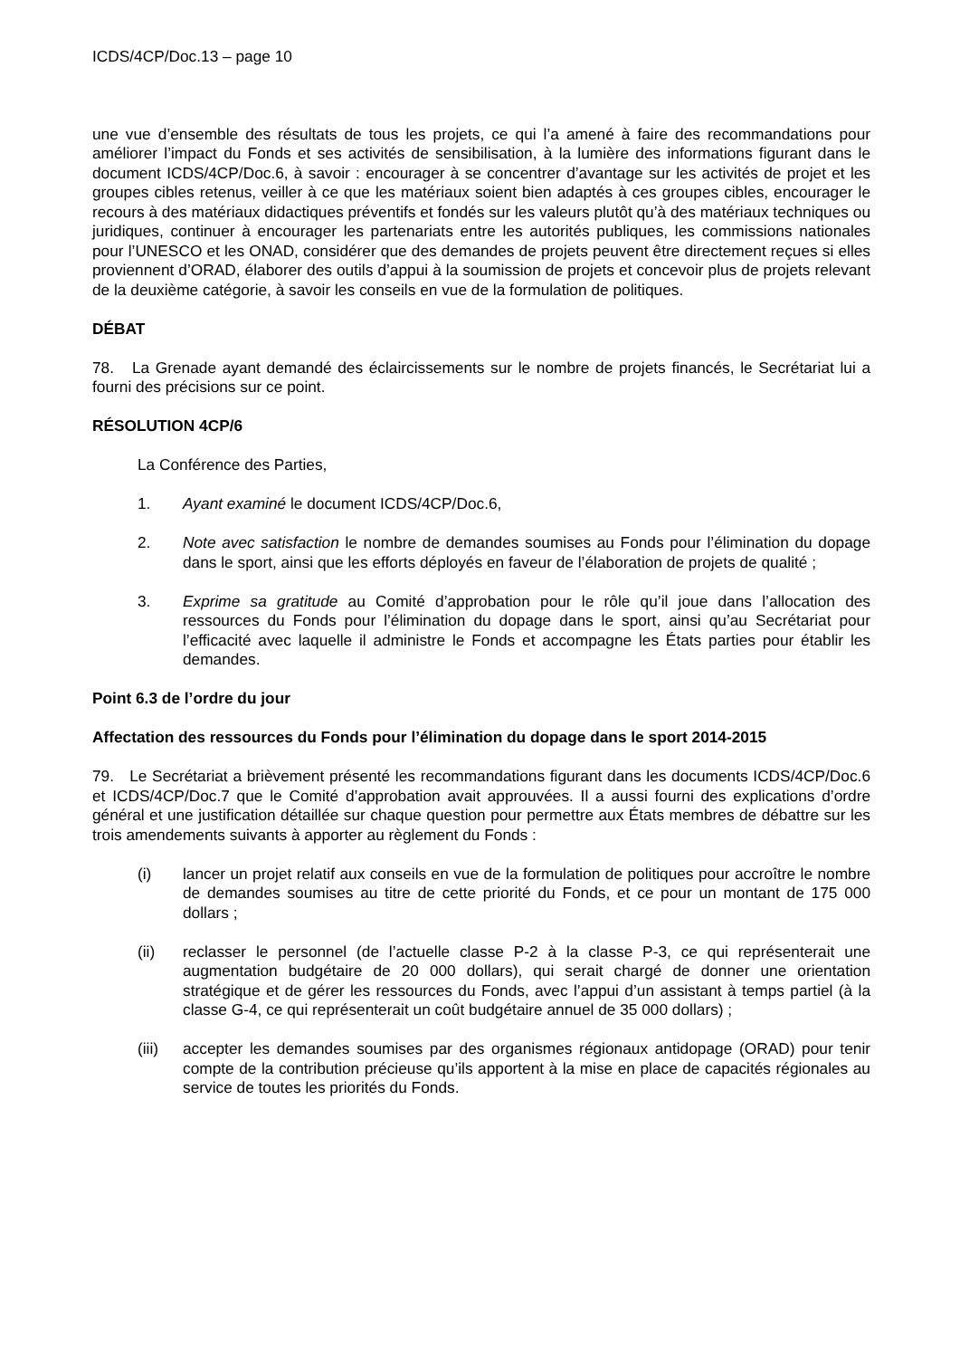ICDS/4CP/Doc.13 – page 10
une vue d’ensemble des résultats de tous les projets, ce qui l’a amené à faire des recommandations pour améliorer l’impact du Fonds et ses activités de sensibilisation, à la lumière des informations figurant dans le document ICDS/4CP/Doc.6, à savoir : encourager à se concentrer d’avantage sur les activités de projet et les groupes cibles retenus, veiller à ce que les matériaux soient bien adaptés à ces groupes cibles, encourager le recours à des matériaux didactiques préventifs et fondés sur les valeurs plutôt qu’à des matériaux techniques ou juridiques, continuer à encourager les partenariats entre les autorités publiques, les commissions nationales pour l’UNESCO et les ONAD, considérer que des demandes de projets peuvent être directement reçues si elles proviennent d’ORAD, élaborer des outils d’appui à la soumission de projets et concevoir plus de projets relevant de la deuxième catégorie, à savoir les conseils en vue de la formulation de politiques.
DÉBAT
78. La Grenade ayant demandé des éclaircissements sur le nombre de projets financés, le Secrétariat lui a fourni des précisions sur ce point.
RÉSOLUTION 4CP/6
La Conférence des Parties,
1. Ayant examiné le document ICDS/4CP/Doc.6,
2. Note avec satisfaction le nombre de demandes soumises au Fonds pour l’élimination du dopage dans le sport, ainsi que les efforts déployés en faveur de l’élaboration de projets de qualité ;
3. Exprime sa gratitude au Comité d’approbation pour le rôle qu’il joue dans l’allocation des ressources du Fonds pour l’élimination du dopage dans le sport, ainsi qu’au Secrétariat pour l’efficacité avec laquelle il administre le Fonds et accompagne les États parties pour établir les demandes.
Point 6.3 de l’ordre du jour
Affectation des ressources du Fonds pour l’élimination du dopage dans le sport 2014-2015
79. Le Secrétariat a brièvement présenté les recommandations figurant dans les documents ICDS/4CP/Doc.6 et ICDS/4CP/Doc.7 que le Comité d’approbation avait approuvées. Il a aussi fourni des explications d’ordre général et une justification détaillée sur chaque question pour permettre aux États membres de débattre sur les trois amendements suivants à apporter au règlement du Fonds :
(i) lancer un projet relatif aux conseils en vue de la formulation de politiques pour accroître le nombre de demandes soumises au titre de cette priorité du Fonds, et ce pour un montant de 175 000 dollars ;
(ii) reclasser le personnel (de l’actuelle classe P-2 à la classe P-3, ce qui représenterait une augmentation budgétaire de 20 000 dollars), qui serait chargé de donner une orientation stratégique et de gérer les ressources du Fonds, avec l’appui d’un assistant à temps partiel (à la classe G-4, ce qui représenterait un coût budgétaire annuel de 35 000 dollars) ;
(iii) accepter les demandes soumises par des organismes régionaux antidopage (ORAD) pour tenir compte de la contribution précieuse qu’ils apportent à la mise en place de capacités régionales au service de toutes les priorités du Fonds.